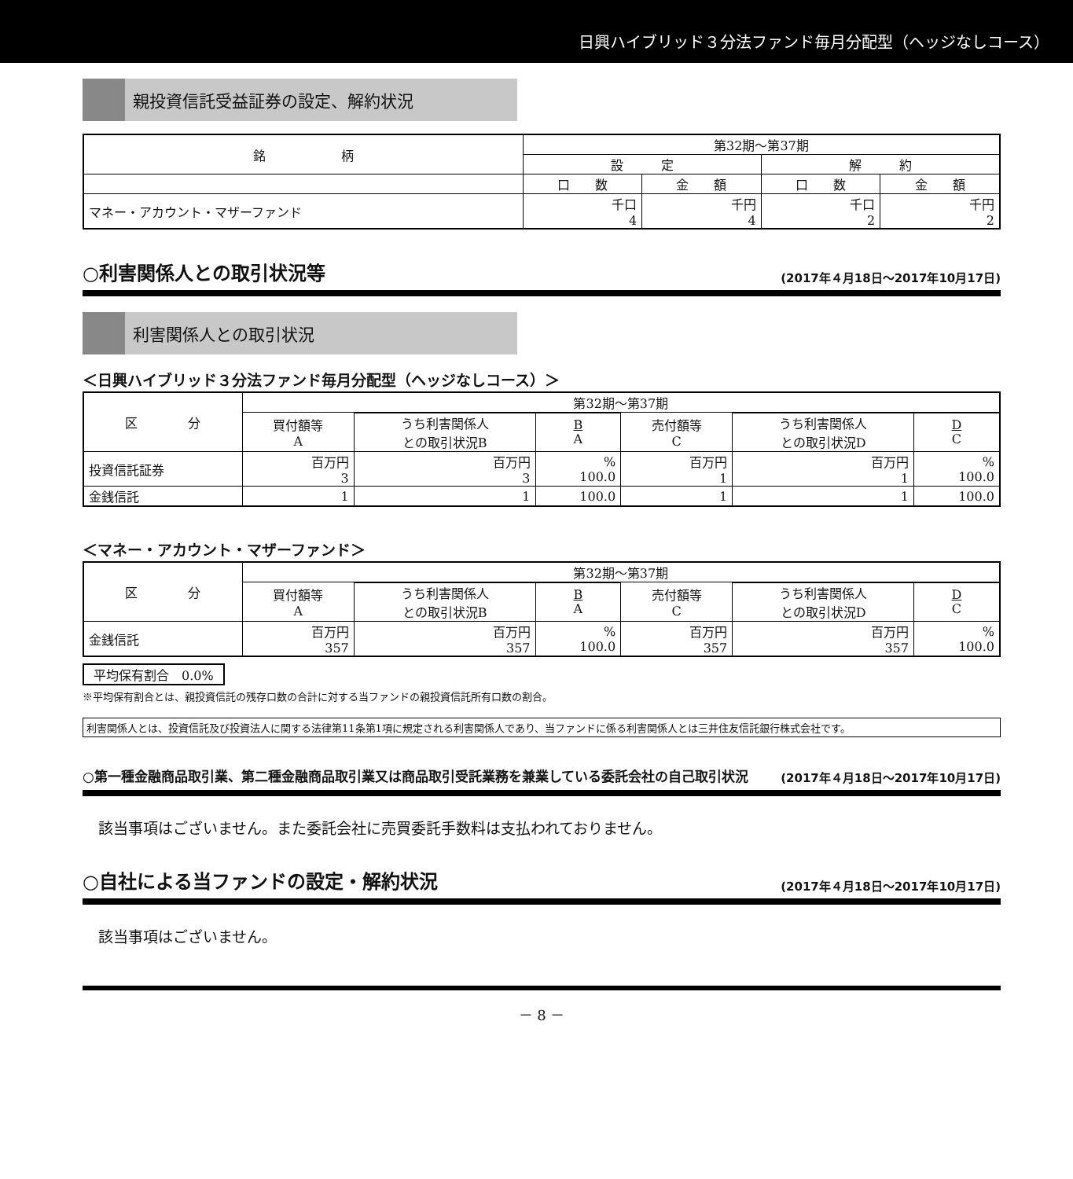日興ハイブリッド３分法ファンド毎月分配型（ヘッジなしコース）
親投資信託受益証券の設定、解約状況
| 銘 柄 | 第32期～第37期 | | | |
| --- | --- | --- | --- | --- |
| | 設 定 | | 解 約 | |
| | 口 数 | 金 額 | 口 数 | 金 額 |
| マネー・アカウント・マザーファンド | 千口 4 | 千円 4 | 千口 2 | 千円 2 |
○利害関係人との取引状況等 (2017年４月18日～2017年10月17日)
利害関係人との取引状況
＜日興ハイブリッド３分法ファンド毎月分配型（ヘッジなしコース）＞
| 区 分 | 第32期～第37期 | | | | | |
| --- | --- | --- | --- | --- | --- | --- |
| | 買付額等 A | | | 売付額等 C | | |
| | | うち利害関係人 との取引状況B | B A | | うち利害関係人 との取引状況D | D C |
| 投資信託証券 | 百万円 3 | 百万円 3 | % 100.0 | 百万円 1 | 百万円 1 | % 100.0 |
| 金銭信託 | 1 | 1 | 100.0 | 1 | 1 | 100.0 |
＜マネー・アカウント・マザーファンド＞
| 区 分 | 第32期～第37期 | | | | | |
| --- | --- | --- | --- | --- | --- | --- |
| | 買付額等 A | | | 売付額等 C | | |
| | | うち利害関係人 との取引状況B | B A | | うち利害関係人 との取引状況D | D C |
| 金銭信託 | 百万円 357 | 百万円 357 | % 100.0 | 百万円 357 | 百万円 357 | % 100.0 |
平均保有割合　0.0%
※平均保有割合とは、親投資信託の残存口数の合計に対する当ファンドの親投資信託所有口数の割合。
利害関係人とは、投資信託及び投資法人に関する法律第11条第1項に規定される利害関係人であり、当ファンドに係る利害関係人とは三井住友信託銀行株式会社です。
○第一種金融商品取引業、第二種金融商品取引業又は商品取引受託業務を兼業している委託会社の自己取引状況 (2017年４月18日～2017年10月17日)
該当事項はございません。また委託会社に売買委託手数料は支払われておりません。
○自社による当ファンドの設定・解約状況 (2017年４月18日～2017年10月17日)
該当事項はございません。
－ 8 －